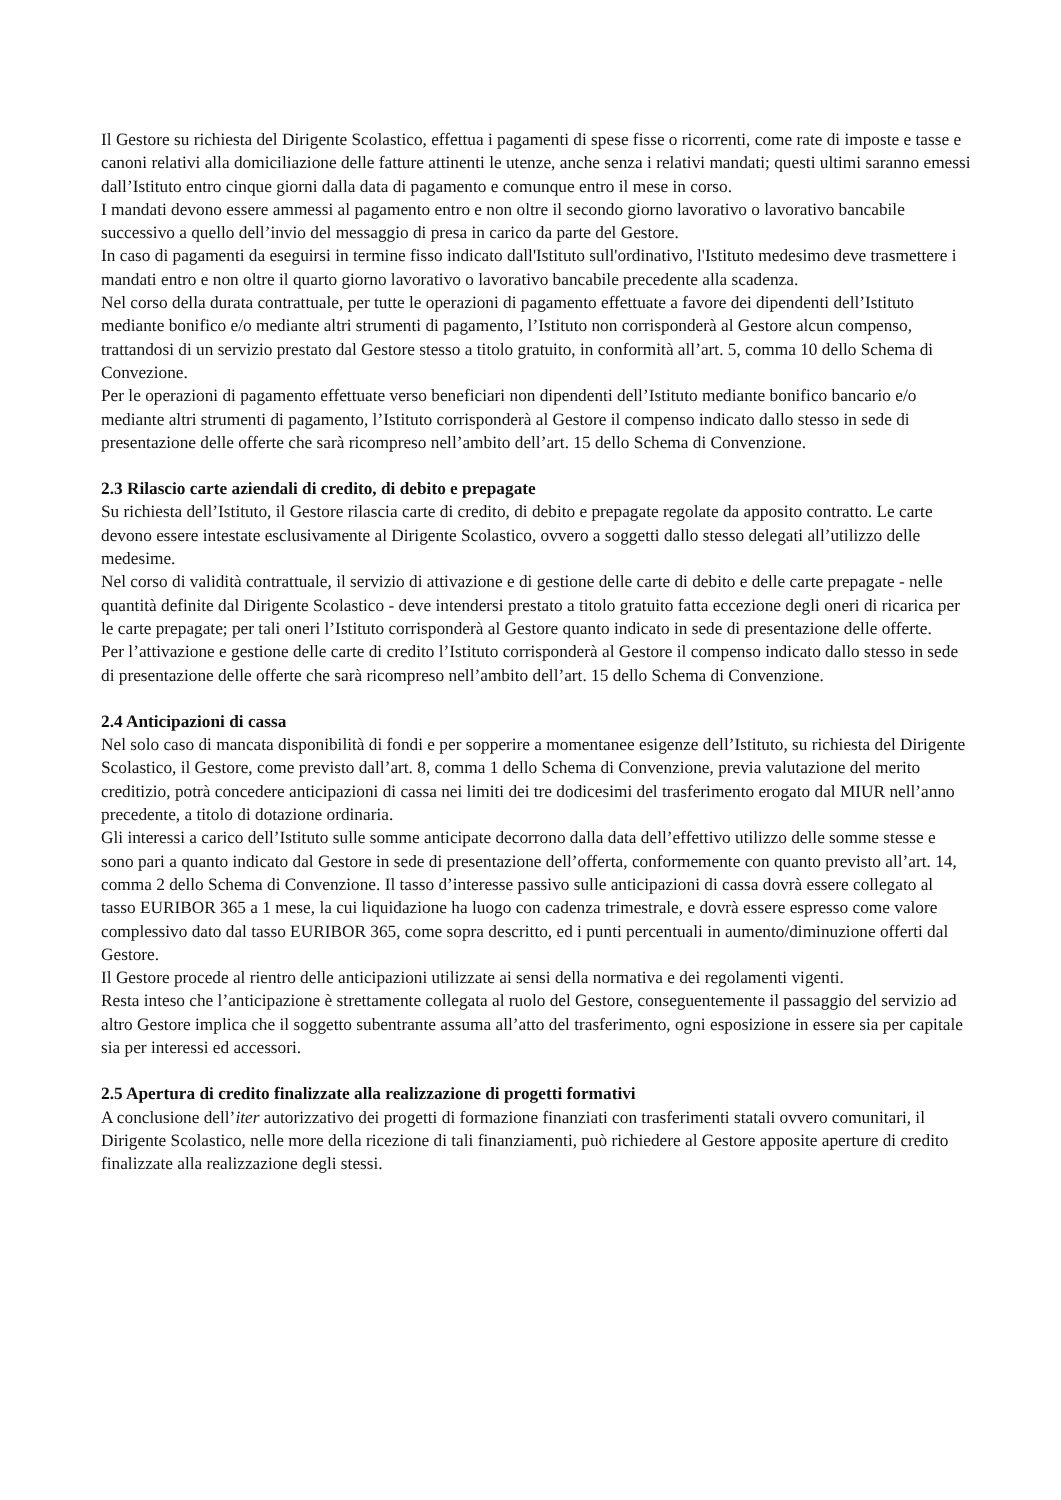Il Gestore su richiesta del Dirigente Scolastico, effettua i pagamenti di spese fisse o ricorrenti, come rate di imposte e tasse e canoni relativi alla domiciliazione delle fatture attinenti le utenze, anche senza i relativi mandati; questi ultimi saranno emessi dall’Istituto entro cinque giorni dalla data di pagamento e comunque entro il mese in corso.
I mandati devono essere ammessi al pagamento entro e non oltre il secondo giorno lavorativo o lavorativo bancabile successivo a quello dell’invio del messaggio di presa in carico da parte del Gestore.
In caso di pagamenti da eseguirsi in termine fisso indicato dall'Istituto sull'ordinativo, l'Istituto medesimo deve trasmettere i mandati entro e non oltre il quarto giorno lavorativo o lavorativo bancabile precedente alla scadenza.
Nel corso della durata contrattuale, per tutte le operazioni di pagamento effettuate a favore dei dipendenti dell’Istituto mediante bonifico e/o mediante altri strumenti di pagamento, l’Istituto non corrisponderà al Gestore alcun compenso, trattandosi di un servizio prestato dal Gestore stesso a titolo gratuito, in conformità all’art. 5, comma 10 dello Schema di Convezione.
Per le operazioni di pagamento effettuate verso beneficiari non dipendenti dell’Istituto mediante bonifico bancario e/o mediante altri strumenti di pagamento, l’Istituto corrisponderà al Gestore il compenso indicato dallo stesso in sede di presentazione delle offerte che sarà ricompreso nell’ambito dell’art. 15 dello Schema di Convenzione.
2.3 Rilascio carte aziendali di credito, di debito e prepagate
Su richiesta dell’Istituto, il Gestore rilascia carte di credito, di debito e prepagate regolate da apposito contratto. Le carte devono essere intestate esclusivamente al Dirigente Scolastico, ovvero a soggetti dallo stesso delegati all’utilizzo delle medesime.
Nel corso di validità contrattuale, il servizio di attivazione e di gestione delle carte di debito e delle carte prepagate - nelle quantità definite dal Dirigente Scolastico - deve intendersi prestato a titolo gratuito fatta eccezione degli oneri di ricarica per le carte prepagate; per tali oneri l’Istituto corrisponderà al Gestore quanto indicato in sede di presentazione delle offerte.
Per l’attivazione e gestione delle carte di credito l’Istituto corrisponderà al Gestore il compenso indicato dallo stesso in sede di presentazione delle offerte che sarà ricompreso nell’ambito dell’art. 15 dello Schema di Convenzione.
2.4 Anticipazioni di cassa
Nel solo caso di mancata disponibilità di fondi e per sopperire a momentanee esigenze dell’Istituto, su richiesta del Dirigente Scolastico, il Gestore, come previsto dall’art. 8, comma 1 dello Schema di Convenzione, previa valutazione del merito creditizio, potrà concedere anticipazioni di cassa nei limiti dei tre dodicesimi del trasferimento erogato dal MIUR nell’anno precedente, a titolo di dotazione ordinaria.
Gli interessi a carico dell’Istituto sulle somme anticipate decorrono dalla data dell’effettivo utilizzo delle somme stesse e sono pari a quanto indicato dal Gestore in sede di presentazione dell’offerta, conformemente con quanto previsto all’art. 14, comma 2 dello Schema di Convenzione. Il tasso d’interesse passivo sulle anticipazioni di cassa dovrà essere collegato al tasso EURIBOR 365 a 1 mese, la cui liquidazione ha luogo con cadenza trimestrale, e dovrà essere espresso come valore complessivo dato dal tasso EURIBOR 365, come sopra descritto, ed i punti percentuali in aumento/diminuzione offerti dal Gestore.
Il Gestore procede al rientro delle anticipazioni utilizzate ai sensi della normativa e dei regolamenti vigenti.
Resta inteso che l’anticipazione è strettamente collegata al ruolo del Gestore, conseguentemente il passaggio del servizio ad altro Gestore implica che il soggetto subentrante assuma all’atto del trasferimento, ogni esposizione in essere sia per capitale sia per interessi ed accessori.
2.5 Apertura di credito finalizzate alla realizzazione di progetti formativi
A conclusione dell’iter autorizzativo dei progetti di formazione finanziati con trasferimenti statali ovvero comunitari, il Dirigente Scolastico, nelle more della ricezione di tali finanziamenti, può richiedere al Gestore apposite aperture di credito finalizzate alla realizzazione degli stessi.